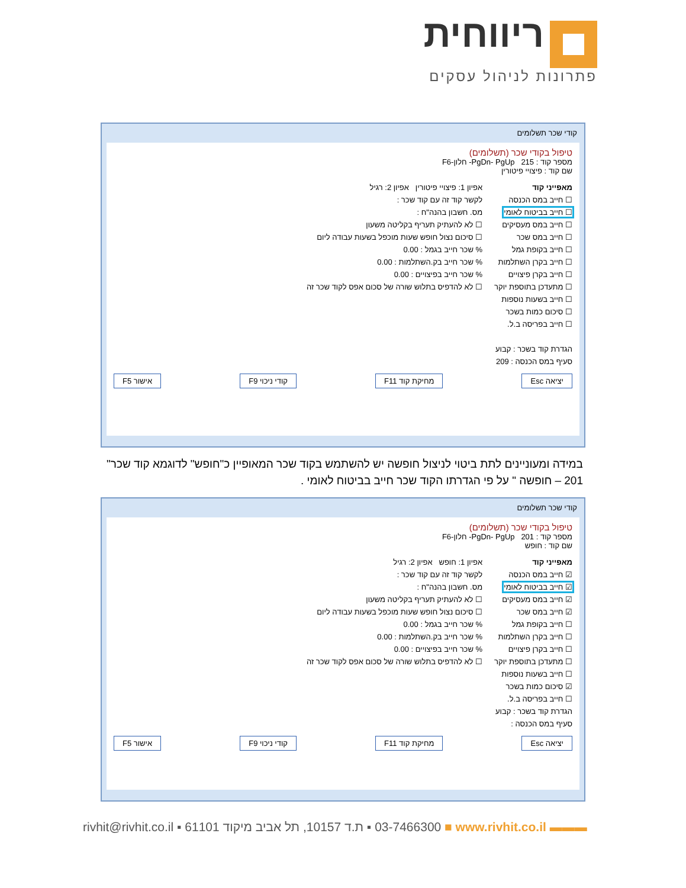ריווחית
פתרונות לניהול עסקים
קודי שכר תשלומים
טיפול בקודי שכר (תשלומים)
מספר קוד : 215 PgDn- PgUp- חלון-F6
שם קוד : פיצויי פיטורין
מאפייני קוד
☐ חייב במס הכנסה
☐ חייב בביטוח לאומי
☐ חייב במס מעסיקים
☐ חייב במס שכר
☐ חייב בקופת גמל
☐ חייב בקרן השתלמות
☐ חייב בקרן פיצויים
☐ מתעדכן בתוספת יוקר
☐ חייב בשעות נוספות
☐ סיכום כמות בשכר
☐ חייב בפריסה ב.ל.
הגדרת קוד בשכר : קבוע
סעיף במס הכנסה : 209
אפיון 1: פיצויי פיטורין אפיון 2: רגיל
לקשר קוד זה עם קוד שכר :
מס. חשבון בהנה"ח :
☐ לא להעתיק תעריף בקליטה משעון
☐ סיכום נצול חופש שעות מוכפל בשעות עבודה ליום
% שכר חייב בגמל : 0.00
% שכר חייב בק.השתלמות : 0.00
% שכר חייב בפיצויים : 0.00
☐ לא להדפיס בתלוש שורה של סכום אפס לקוד שכר זה
יציאה Esc מחיקת קוד F11 קודי ניכוי F9 אישור F5
במידה ומעוניינים לתת ביטוי לניצול חופשה יש להשתמש בקוד שכר המאופיין כ"חופש" לדוגמא קוד שכר" 201 – חופשה " על פי הגדרתו הקוד שכר חייב בביטוח לאומי .
קודי שכר תשלומים
טיפול בקודי שכר (תשלומים)
מספר קוד : 201 PgDn- PgUp- חלון-F6
שם קוד : חופש
מאפייני קוד
☑ חייב במס הכנסה
☑ חייב בביטוח לאומי
☑ חייב במס מעסיקים
☑ חייב במס שכר
☐ חייב בקופת גמל
☐ חייב בקרן השתלמות
☐ חייב בקרן פיצויים
☐ מתעדכן בתוספת יוקר
☐ חייב בשעות נוספות
☑ סיכום כמות בשכר
☐ חייב בפריסה ב.ל.
הגדרת קוד בשכר : קבוע
סעיף במס הכנסה :
אפיון 1: חופש אפיון 2: רגיל
לקשר קוד זה עם קוד שכר :
מס. חשבון בהנה"ח :
☐ לא להעתיק תעריף בקליטה משעון
☐ סיכום נצול חופש שעות מוכפל בשעות עבודה ליום
% שכר חייב בגמל : 0.00
% שכר חייב בק.השתלמות : 0.00
% שכר חייב בפיצויים : 0.00
☐ לא להדפיס בתלוש שורה של סכום אפס לקוד שכר זה
יציאה Esc מחיקת קוד F11 קודי ניכוי F9 אישור F5
rivhit@rivhit.co.il ▪ ת.ד 10157, תל אביב מיקוד 61101 ▪ 03-7466300 ■ www.rivhit.co.il ▬▬▬